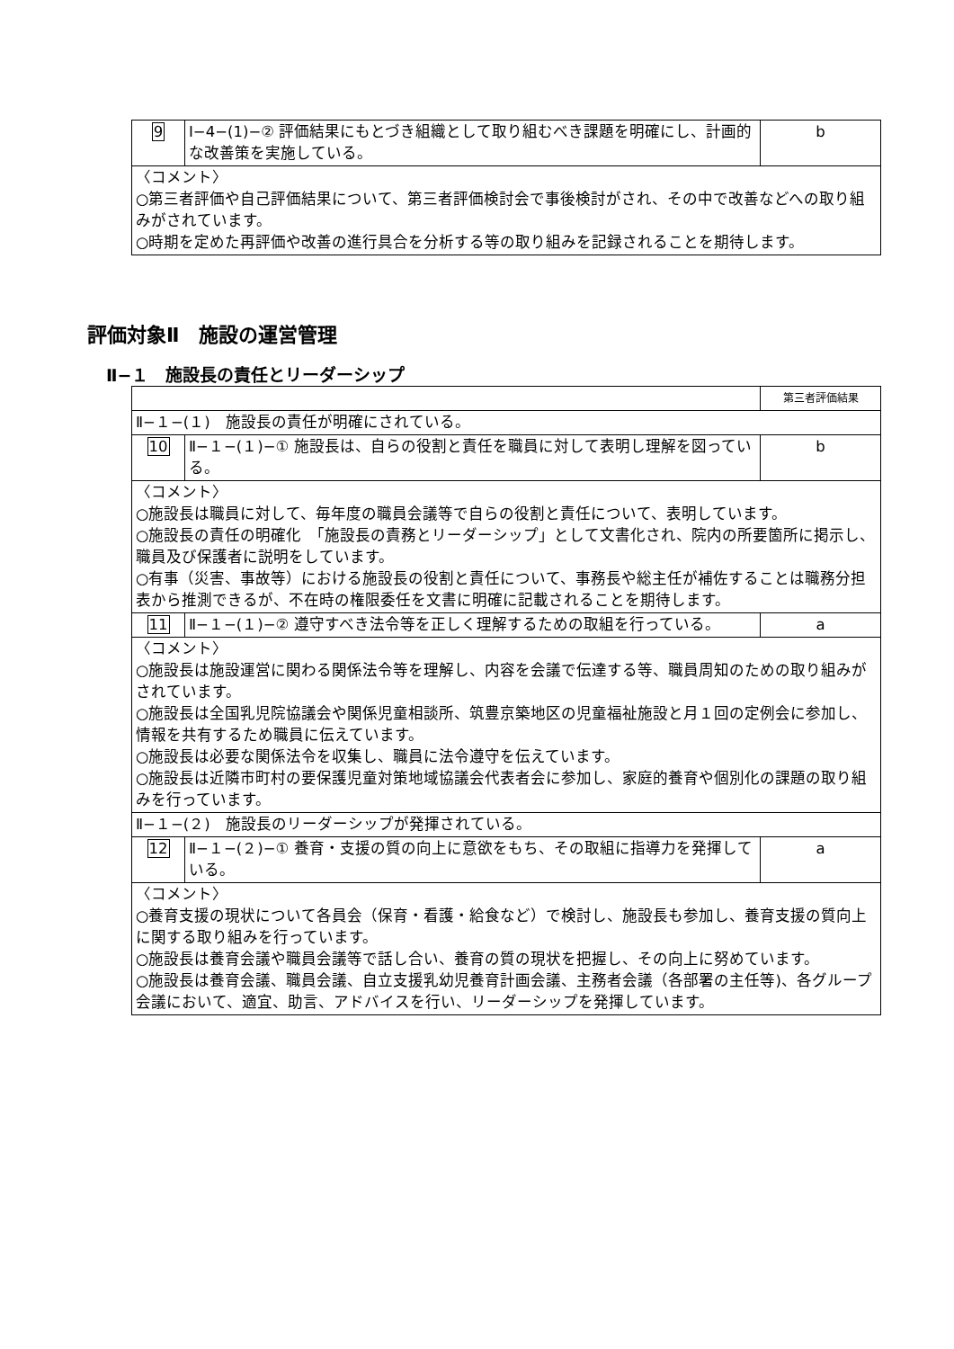| 9 | Ⅰ−4−(1)−② 評価結果にもとづき組織として取り組むべき課題を明確にし、計画的な改善策を実施している。 | b |
| 〈コメント〉 ○第三者評価や自己評価結果について、第三者評価検討会で事後検討がされ、その中で改善などへの取り組みがされています。 ○時期を定めた再評価や改善の進行具合を分析する等の取り組みを記録されることを期待します。 | | |
評価対象Ⅱ　施設の運営管理
Ⅱ−１　施設長の責任とリーダーシップ
| | | 第三者評価結果 |
| Ⅱ−１−(１) 施設長の責任が明確にされている。 | | |
| 10 | Ⅱ−１−(１)−① 施設長は、自らの役割と責任を職員に対して表明し理解を図っている。 | b |
| 〈コメント〉 ○施設長は職員に対して、毎年度の職員会議等で自らの役割と責任について、表明しています。 ○施設長の責任の明確化 「施設長の責務とリーダーシップ」として文書化され、院内の所要箇所に掲示し、職員及び保護者に説明をしています。 ○有事（災害、事故等）における施設長の役割と責任について、事務長や総主任が補佐することは職務分担表から推測できるが、不在時の権限委任を文書に明確に記載されることを期待します。 | | |
| 11 | Ⅱ−１−(１)−② 遵守すべき法令等を正しく理解するための取組を行っている。 | a |
| 〈コメント〉 ○施設長は施設運営に関わる関係法令等を理解し、内容を会議で伝達する等、職員周知のための取り組みがされています。 ○施設長は全国乳児院協議会や関係児童相談所、筑豊京築地区の児童福祉施設と月１回の定例会に参加し、情報を共有するため職員に伝えています。 ○施設長は必要な関係法令を収集し、職員に法令遵守を伝えています。 ○施設長は近隣市町村の要保護児童対策地域協議会代表者会に参加し、家庭的養育や個別化の課題の取り組みを行っています。 | | |
| Ⅱ−１−(２) 施設長のリーダーシップが発揮されている。 | | |
| 12 | Ⅱ−１−(２)−① 養育・支援の質の向上に意欲をもち、その取組に指導力を発揮している。 | a |
| 〈コメント〉 ○養育支援の現状について各員会（保育・看護・給食など）で検討し、施設長も参加し、養育支援の質向上に関する取り組みを行っています。 ○施設長は養育会議や職員会議等で話し合い、養育の質の現状を把握し、その向上に努めています。 ○施設長は養育会議、職員会議、自立支援乳幼児養育計画会議、主務者会議（各部署の主任等)、各グループ会議において、適宜、助言、アドバイスを行い、リーダーシップを発揮しています。 | | |